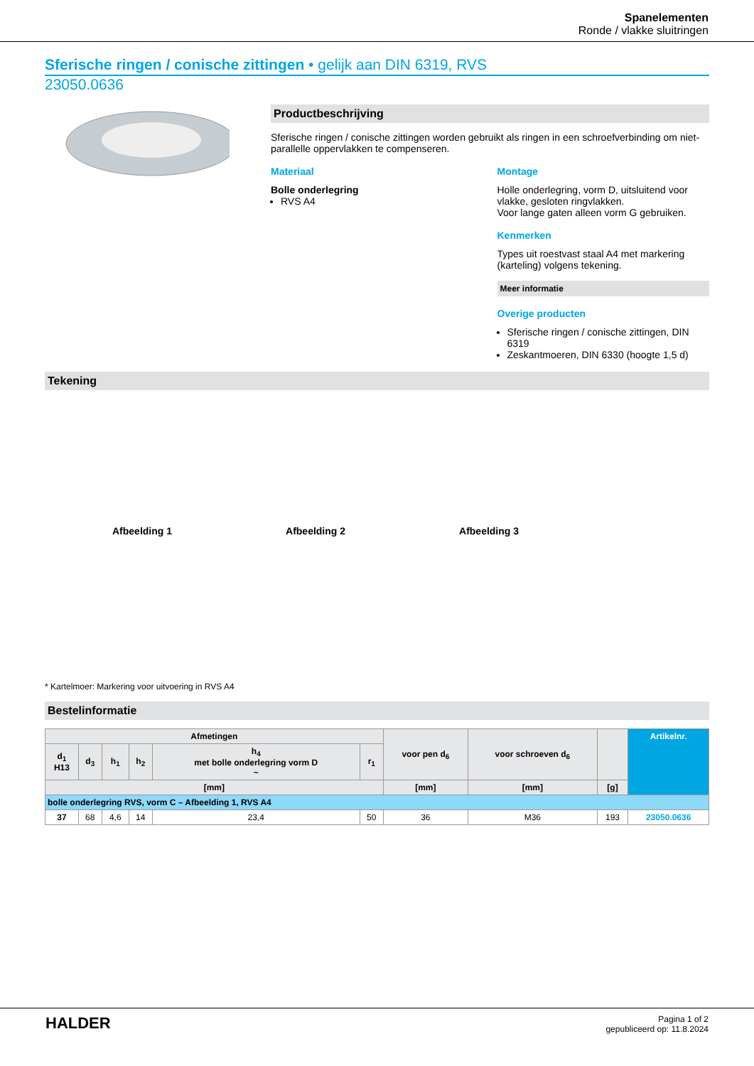Spanelementen
Ronde / vlakke sluitringen
Sferische ringen / conische zittingen • gelijk aan DIN 6319, RVS
23050.0636
Productbeschrijving
Sferische ringen / conische zittingen worden gebruikt als ringen in een schroefverbinding om niet-parallelle oppervlakken te compenseren.
Materiaal
Bolle onderlegring
RVS A4
Montage
Holle onderlegring, vorm D, uitsluitend voor vlakke, gesloten ringvlakken.
Voor lange gaten alleen vorm G gebruiken.
Kenmerken
Types uit roestvast staal A4 met markering (karteling) volgens tekening.
Meer informatie
Overige producten
Sferische ringen / conische zittingen, DIN 6319
Zeskantmoeren, DIN 6330 (hoogte 1,5 d)
Tekening
Afbeelding 1 Afbeelding 2 Afbeelding 3
* Kartelmoer: Markering voor uitvoering in RVS A4
Bestelinformatie
| Afmetingen | | | | | | voor pen d<sub>6</sub> | voor schroeven d<sub>6</sub> | | Artikelnr. |
| --- | --- | --- | --- | --- | --- | --- | --- | --- | --- |
| d<sub>1</sub> H13 | d<sub>3</sub> | h<sub>1</sub> | h<sub>2</sub> | h<sub>4</sub> met bolle onderlegring vorm D ~ | r<sub>1</sub> | | | | |
| [mm] | | | | | | [mm] | [mm] | [g] | |
| bolle onderlegring RVS, vorm C – Afbeelding 1, RVS A4 | | | | | | | | | |
| 37 | 68 | 4,6 | 14 | 23,4 | 50 | 36 | M36 | 193 | 23050.0636 |
HALDER
Pagina 1 of 2
gepubliceerd op: 11.8.2024